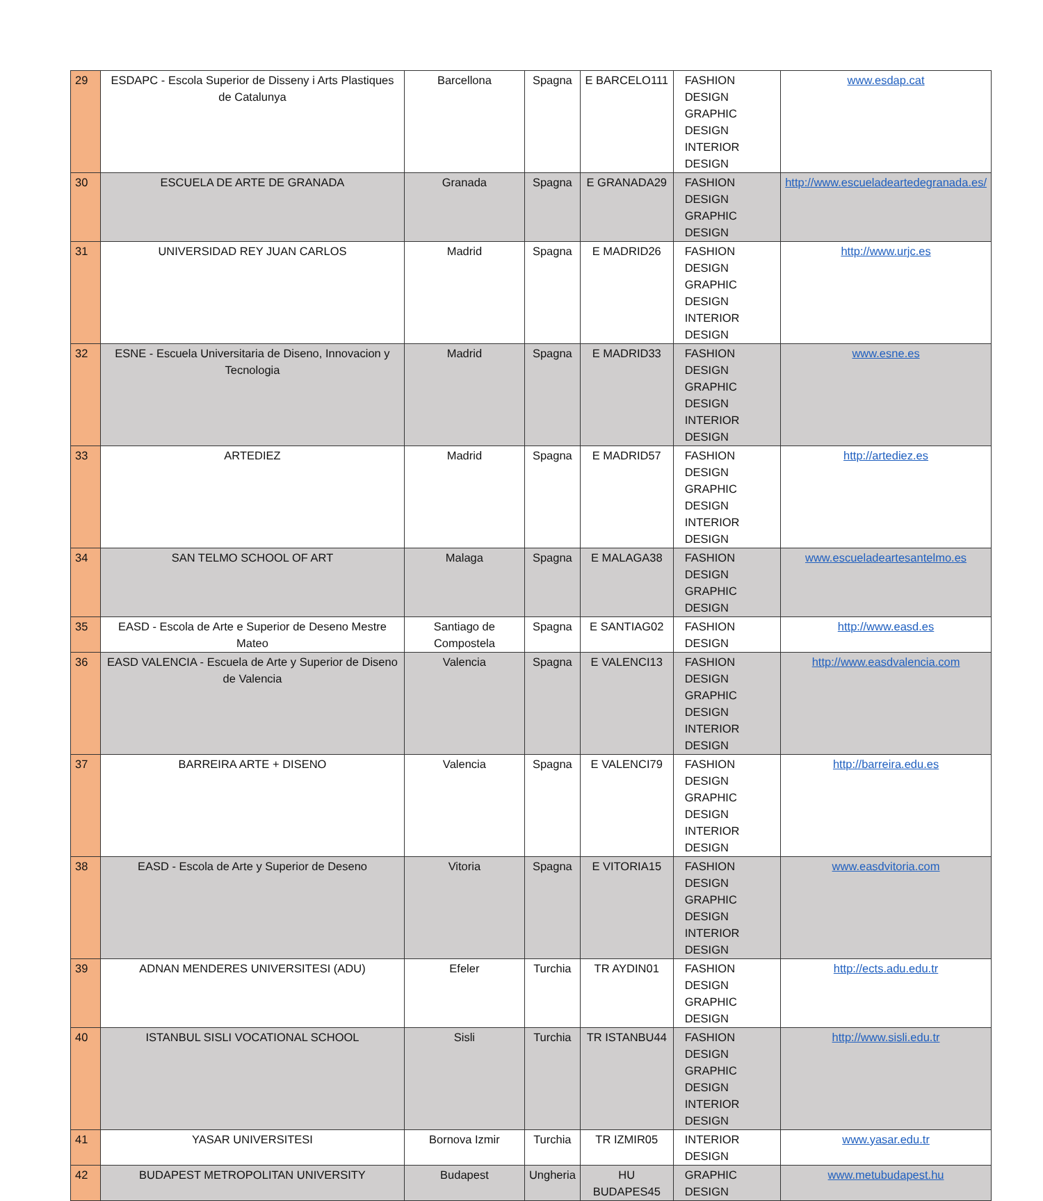| 29 | ESDAPC - Escola Superior de Disseny i Arts Plastiques de Catalunya | Barcellona | Spagna | E BARCELO111 | FASHION DESIGN GRAPHIC DESIGN INTERIOR DESIGN | www.esdap.cat |
| 30 | ESCUELA DE ARTE DE GRANADA | Granada | Spagna | E GRANADA29 | FASHION DESIGN GRAPHIC DESIGN | http://www.escueladeartedegranada.es/ |
| 31 | UNIVERSIDAD REY JUAN CARLOS | Madrid | Spagna | E MADRID26 | FASHION DESIGN GRAPHIC DESIGN INTERIOR DESIGN | http://www.urjc.es |
| 32 | ESNE - Escuela Universitaria de Diseno, Innovacion y Tecnologia | Madrid | Spagna | E MADRID33 | FASHION DESIGN GRAPHIC DESIGN INTERIOR DESIGN | www.esne.es |
| 33 | ARTEDIEZ | Madrid | Spagna | E MADRID57 | FASHION DESIGN GRAPHIC DESIGN INTERIOR DESIGN | http://artediez.es |
| 34 | SAN TELMO SCHOOL OF ART | Malaga | Spagna | E MALAGA38 | FASHION DESIGN GRAPHIC DESIGN | www.escueladeartesantelmo.es |
| 35 | EASD - Escola de Arte e Superior de Deseno Mestre Mateo | Santiago de Compostela | Spagna | E SANTIAG02 | FASHION DESIGN | http://www.easd.es |
| 36 | EASD VALENCIA - Escuela de Arte y Superior de Diseno de Valencia | Valencia | Spagna | E VALENCI13 | FASHION DESIGN GRAPHIC DESIGN INTERIOR DESIGN | http://www.easdvalencia.com |
| 37 | BARREIRA ARTE + DISENO | Valencia | Spagna | E VALENCI79 | FASHION DESIGN GRAPHIC DESIGN INTERIOR DESIGN | http://barreira.edu.es |
| 38 | EASD - Escola de Arte y Superior de Deseno | Vitoria | Spagna | E VITORIA15 | FASHION DESIGN GRAPHIC DESIGN INTERIOR DESIGN | www.easdvitoria.com |
| 39 | ADNAN MENDERES UNIVERSITESI (ADU) | Efeler | Turchia | TR AYDIN01 | FASHION DESIGN GRAPHIC DESIGN | http://ects.adu.edu.tr |
| 40 | ISTANBUL SISLI VOCATIONAL SCHOOL | Sisli | Turchia | TR ISTANBU44 | FASHION DESIGN GRAPHIC DESIGN INTERIOR DESIGN | http://www.sisli.edu.tr |
| 41 | YASAR UNIVERSITESI | Bornova Izmir | Turchia | TR IZMIR05 | INTERIOR DESIGN | www.yasar.edu.tr |
| 42 | BUDAPEST METROPOLITAN UNIVERSITY | Budapest | Ungheria | HU BUDAPES45 | GRAPHIC DESIGN | www.metubudapest.hu |